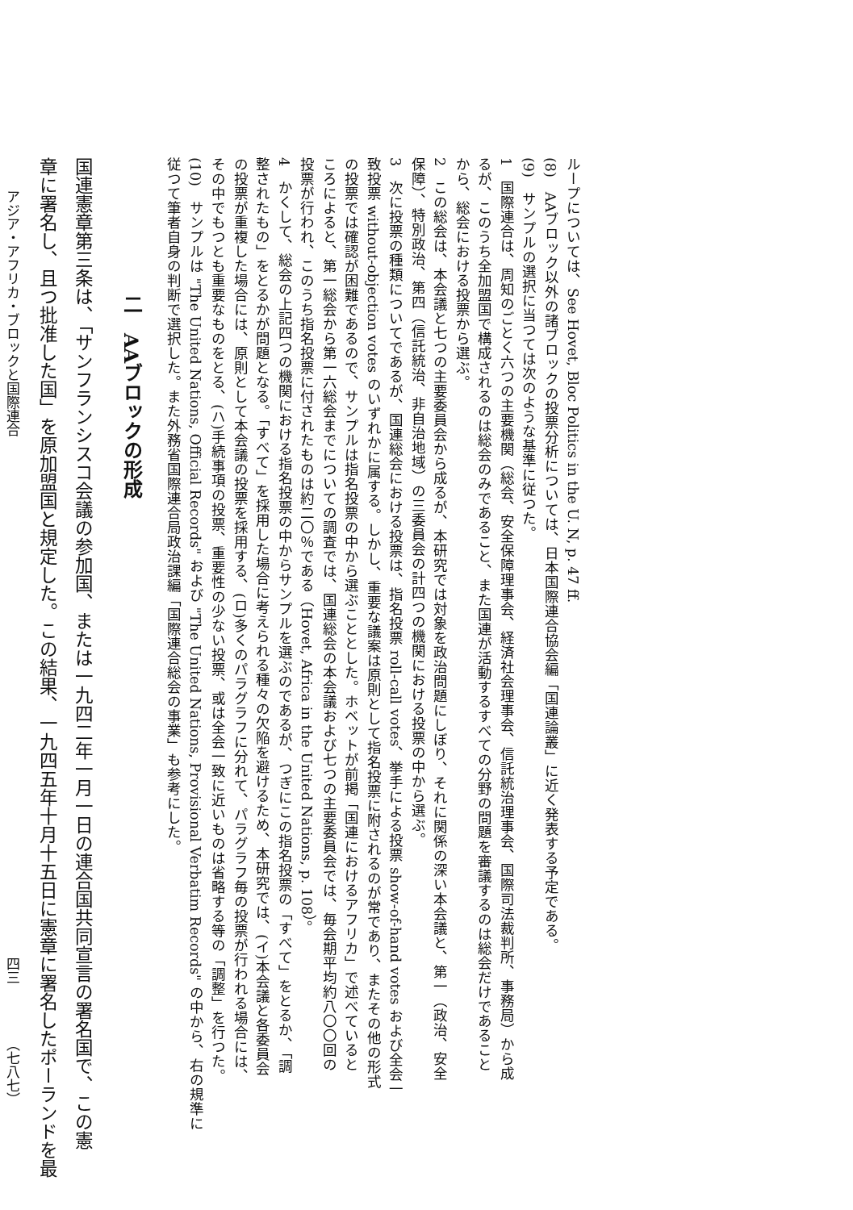ループについては、See Hovet, Bloc Politics in the U. N, p. 47 ff.
(8)　AAブロック以外の諸ブロックの投票分析については、日本国際連合協会編「国連論叢」に近く発表する予定である。
(9)　サンプルの選択に当つては次のような基準に従つた。
1　国際連合は、周知のごとく六つの主要機関（総会、安全保障理事会、経済社会理事会、信託統治理事会、国際司法裁判所、事務局）から成
るが、このうち全加盟国で構成されるのは総会のみであること、また国連が活動するすべての分野の問題を審議するのは総会だけであること
から、総会における投票から選ぶ。
2　この総会は、本会議と七つの主要委員会から成るが、本研究では対象を政治問題にしぼり、それに関係の深い本会議と、第一（政治、安全
保障）、特別政治、第四（信託統治、非自治地域）の三委員会の計四つの機関における投票の中から選ぶ。
3　次に投票の種類についてであるが、国連総会における投票は、指名投票 roll-call votes、挙手による投票 show-of-hand votes および全会一
致投票 without-objection votes のいずれかに属する。しかし、重要な議案は原則として指名投票に附されるのが常であり、またその他の形式
の投票では確認が困難であるので、サンプルは指名投票の中から選ぶこととした。ホベットが前掲「国連におけるアフリカ」で述べていると
ころによると、第一総会から第一六総会までについての調査では、国連総会の本会議および七つの主要委員会では、毎会期平均約八〇〇回の
投票が行われ、このうち指名投票に付されたものは約二〇％である（Hovet, Africa in the United Nations, p. 108）。
4　かくして、総会の上記四つの機関における指名投票の中からサンプルを選ぶのであるが、つぎにこの指名投票の「すべて」をとるか、「調
整されたもの」をとるかが問題となる。「すべて」を採用した場合に考えられる種々の欠陥を避けるため、本研究では、(イ)本会議と各委員会
の投票が重複した場合には、原則として本会議の投票を採用する、(ロ)多くのパラグラフに分れて、パラグラフ毎の投票が行われる場合には、
その中でもつとも重要なものをとる、(ハ)手続事項の投票、重要性の少ない投票、或は全会一致に近いものは省略する等の「調整」を行つた。
(10)　サンプルは "The United Nations, Official Records" および "The United Nations, Provisional Verbatim Records" の中から、右の規準に
従つて筆者自身の判断で選択した。また外務省国際連合局政治課編「国際連合総会の事業」も参考にした。
二　AAブロックの形成
国連憲章第三条は、「サンフランシスコ会議の参加国、または一九四二年一月一日の連合国共同宣言の署名国で、この憲
章に署名し、且つ批准した国」を原加盟国と規定した。この結果、一九四五年十月十五日に憲章に署名したポーランドを最
アジア・アフリカ・ブロックと国際連合 四三 （七八七）